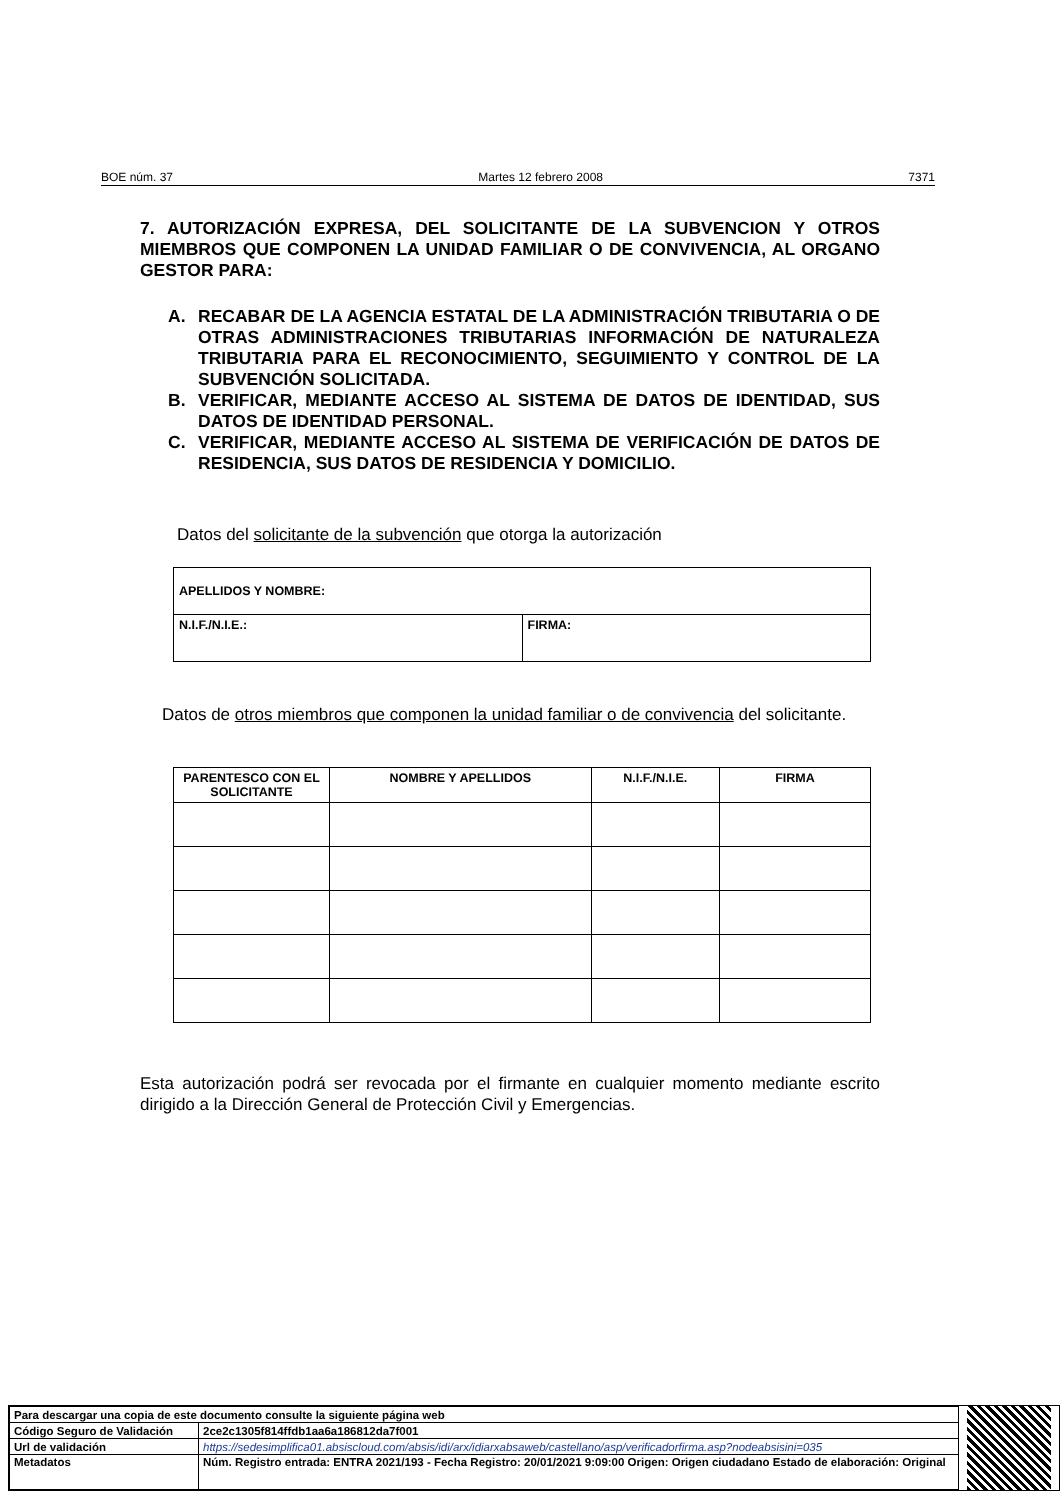BOE núm. 37 Martes 12 febrero 2008 7371
7. AUTORIZACIÓN EXPRESA, DEL SOLICITANTE DE LA SUBVENCION Y OTROS MIEMBROS QUE COMPONEN LA UNIDAD FAMILIAR O DE CONVIVENCIA, AL ORGANO GESTOR PARA:
A. RECABAR DE LA AGENCIA ESTATAL DE LA ADMINISTRACIÓN TRIBUTARIA O DE OTRAS ADMINISTRACIONES TRIBUTARIAS INFORMACIÓN DE NATURALEZA TRIBUTARIA PARA EL RECONOCIMIENTO, SEGUIMIENTO Y CONTROL DE LA SUBVENCIÓN SOLICITADA.
B. VERIFICAR, MEDIANTE ACCESO AL SISTEMA DE DATOS DE IDENTIDAD, SUS DATOS DE IDENTIDAD PERSONAL.
C. VERIFICAR, MEDIANTE ACCESO AL SISTEMA DE VERIFICACIÓN DE DATOS DE RESIDENCIA, SUS DATOS DE RESIDENCIA Y DOMICILIO.
Datos del solicitante de la subvención que otorga la autorización
| APELLIDOS Y NOMBRE: | |
| N.I.F./N.I.E.: | FIRMA: |
Datos de otros miembros que componen la unidad familiar o de convivencia del solicitante.
| PARENTESCO CON EL SOLICITANTE | NOMBRE Y APELLIDOS | N.I.F./N.I.E. | FIRMA |
| --- | --- | --- | --- |
Esta autorización podrá ser revocada por el firmante en cualquier momento mediante escrito dirigido a la Dirección General de Protección Civil y Emergencias.
| Para descargar una copia de este documento consulte la siguiente página web | |
| Código Seguro de Validación | 2ce2c1305f814ffdb1aa6a186812da7f001 |
| Url de validación | https://sedesimplifica01.absiscloud.com/absis/idi/arx/idiarxabsaweb/castellano/asp/verificadorfirma.asp?nodeabsisini=035 |
| Metadatos | Núm. Registro entrada: ENTRA 2021/193 - Fecha Registro: 20/01/2021 9:09:00 Origen: Origen ciudadano Estado de elaboración: Original |